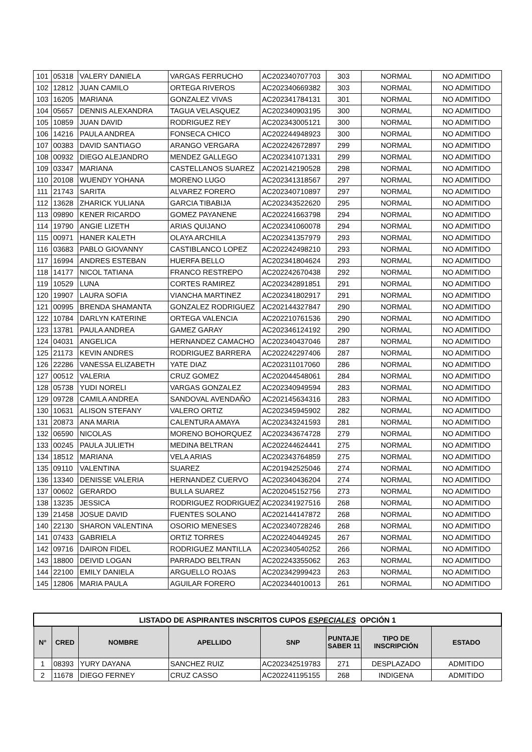| 101 | 05318 | VALERY DANIELA | VARGAS FERRUCHO | AC202340707703 | 303 | NORMAL | NO ADMITIDO |
| 102 | 12812 | JUAN CAMILO | ORTEGA RIVEROS | AC202340669382 | 303 | NORMAL | NO ADMITIDO |
| 103 | 16205 | MARIANA | GONZALEZ VIVAS | AC202341784131 | 301 | NORMAL | NO ADMITIDO |
| 104 | 05657 | DENNIS ALEXANDRA | TAGUA VELASQUEZ | AC202340903195 | 300 | NORMAL | NO ADMITIDO |
| 105 | 10859 | JUAN DAVID | RODRIGUEZ REY | AC202343005121 | 300 | NORMAL | NO ADMITIDO |
| 106 | 14216 | PAULA ANDREA | FONSECA CHICO | AC202244948923 | 300 | NORMAL | NO ADMITIDO |
| 107 | 00383 | DAVID SANTIAGO | ARANGO VERGARA | AC202242672897 | 299 | NORMAL | NO ADMITIDO |
| 108 | 00932 | DIEGO ALEJANDRO | MENDEZ GALLEGO | AC202341071331 | 299 | NORMAL | NO ADMITIDO |
| 109 | 03347 | MARIANA | CASTELLANOS SUAREZ | AC202142190528 | 298 | NORMAL | NO ADMITIDO |
| 110 | 20108 | WUENDY YOHANA | MORENO LUGO | AC202341318567 | 297 | NORMAL | NO ADMITIDO |
| 111 | 21743 | SARITA | ALVAREZ FORERO | AC202340710897 | 297 | NORMAL | NO ADMITIDO |
| 112 | 13628 | ZHARICK YULIANA | GARCIA TIBABIJA | AC202343522620 | 295 | NORMAL | NO ADMITIDO |
| 113 | 09890 | KENER RICARDO | GOMEZ PAYANENE | AC202241663798 | 294 | NORMAL | NO ADMITIDO |
| 114 | 19790 | ANGIE LIZETH | ARIAS QUIJANO | AC202341060078 | 294 | NORMAL | NO ADMITIDO |
| 115 | 00971 | HANER KALETH | OLAYA ARCHILA | AC202341357979 | 293 | NORMAL | NO ADMITIDO |
| 116 | 03683 | PABLO GIOVANNY | CASTIBLANCO LOPEZ | AC202242498210 | 293 | NORMAL | NO ADMITIDO |
| 117 | 16994 | ANDRES ESTEBAN | HUERFA BELLO | AC202341804624 | 293 | NORMAL | NO ADMITIDO |
| 118 | 14177 | NICOL TATIANA | FRANCO RESTREPO | AC202242670438 | 292 | NORMAL | NO ADMITIDO |
| 119 | 10529 | LUNA | CORTES RAMIREZ | AC202342891851 | 291 | NORMAL | NO ADMITIDO |
| 120 | 19907 | LAURA SOFIA | VIANCHA MARTINEZ | AC202341802917 | 291 | NORMAL | NO ADMITIDO |
| 121 | 00995 | BRENDA SHAMANTA | GONZALEZ RODRIGUEZ | AC202144327847 | 290 | NORMAL | NO ADMITIDO |
| 122 | 10784 | DARLYN KATERINE | ORTEGA VALENCIA | AC202210761536 | 290 | NORMAL | NO ADMITIDO |
| 123 | 13781 | PAULA ANDREA | GAMEZ GARAY | AC202346124192 | 290 | NORMAL | NO ADMITIDO |
| 124 | 04031 | ANGELICA | HERNANDEZ CAMACHO | AC202340437046 | 287 | NORMAL | NO ADMITIDO |
| 125 | 21173 | KEVIN ANDRES | RODRIGUEZ BARRERA | AC202242297406 | 287 | NORMAL | NO ADMITIDO |
| 126 | 22286 | VANESSA ELIZABETH | YATE DIAZ | AC202311017060 | 286 | NORMAL | NO ADMITIDO |
| 127 | 00512 | VALERIA | CRUZ GOMEZ | AC202044548061 | 284 | NORMAL | NO ADMITIDO |
| 128 | 05738 | YUDI NORELI | VARGAS GONZALEZ | AC202340949594 | 283 | NORMAL | NO ADMITIDO |
| 129 | 09728 | CAMILA ANDREA | SANDOVAL AVENDAÑO | AC202145634316 | 283 | NORMAL | NO ADMITIDO |
| 130 | 10631 | ALISON STEFANY | VALERO ORTIZ | AC202345945902 | 282 | NORMAL | NO ADMITIDO |
| 131 | 20873 | ANA MARIA | CALENTURA AMAYA | AC202343241593 | 281 | NORMAL | NO ADMITIDO |
| 132 | 06590 | NICOLAS | MORENO BOHORQUEZ | AC202343674728 | 279 | NORMAL | NO ADMITIDO |
| 133 | 00245 | PAULA JULIETH | MEDINA BELTRAN | AC202244624441 | 275 | NORMAL | NO ADMITIDO |
| 134 | 18512 | MARIANA | VELA ARIAS | AC202343764859 | 275 | NORMAL | NO ADMITIDO |
| 135 | 09110 | VALENTINA | SUAREZ | AC201942525046 | 274 | NORMAL | NO ADMITIDO |
| 136 | 13340 | DENISSE VALERIA | HERNANDEZ CUERVO | AC202340436204 | 274 | NORMAL | NO ADMITIDO |
| 137 | 00602 | GERARDO | BULLA SUAREZ | AC202045152756 | 273 | NORMAL | NO ADMITIDO |
| 138 | 13235 | JESSICA | RODRIGUEZ RODRIGUEZ | AC202341927516 | 268 | NORMAL | NO ADMITIDO |
| 139 | 21458 | JOSUE DAVID | FUENTES SOLANO | AC202144147872 | 268 | NORMAL | NO ADMITIDO |
| 140 | 22130 | SHARON VALENTINA | OSORIO MENESES | AC202340728246 | 268 | NORMAL | NO ADMITIDO |
| 141 | 07433 | GABRIELA | ORTIZ TORRES | AC202240449245 | 267 | NORMAL | NO ADMITIDO |
| 142 | 09716 | DAIRON FIDEL | RODRIGUEZ MANTILLA | AC202340540252 | 266 | NORMAL | NO ADMITIDO |
| 143 | 18800 | DEIVID LOGAN | PARRADO BELTRAN | AC202243355062 | 263 | NORMAL | NO ADMITIDO |
| 144 | 22100 | EMILY DANIELA | ARGUELLO ROJAS | AC202342999423 | 263 | NORMAL | NO ADMITIDO |
| 145 | 12806 | MARIA PAULA | AGUILAR FORERO | AC202344010013 | 261 | NORMAL | NO ADMITIDO |
| LISTADO DE ASPIRANTES INSCRITOS CUPOS ESPECIALES OPCIÓN 1 | | | | | | | |
| --- | --- | --- | --- | --- | --- | --- | --- |
| N° | CRED | NOMBRE | APELLIDO | SNP | PUNTAJE SABER 11 | TIPO DE INSCRIPCIÓN | ESTADO |
| 1 | 08393 | YURY DAYANA | SANCHEZ RUIZ | AC202342519783 | 271 | DESPLAZADO | ADMITIDO |
| 2 | 11678 | DIEGO FERNEY | CRUZ CASSO | AC202241195155 | 268 | INDIGENA | ADMITIDO |